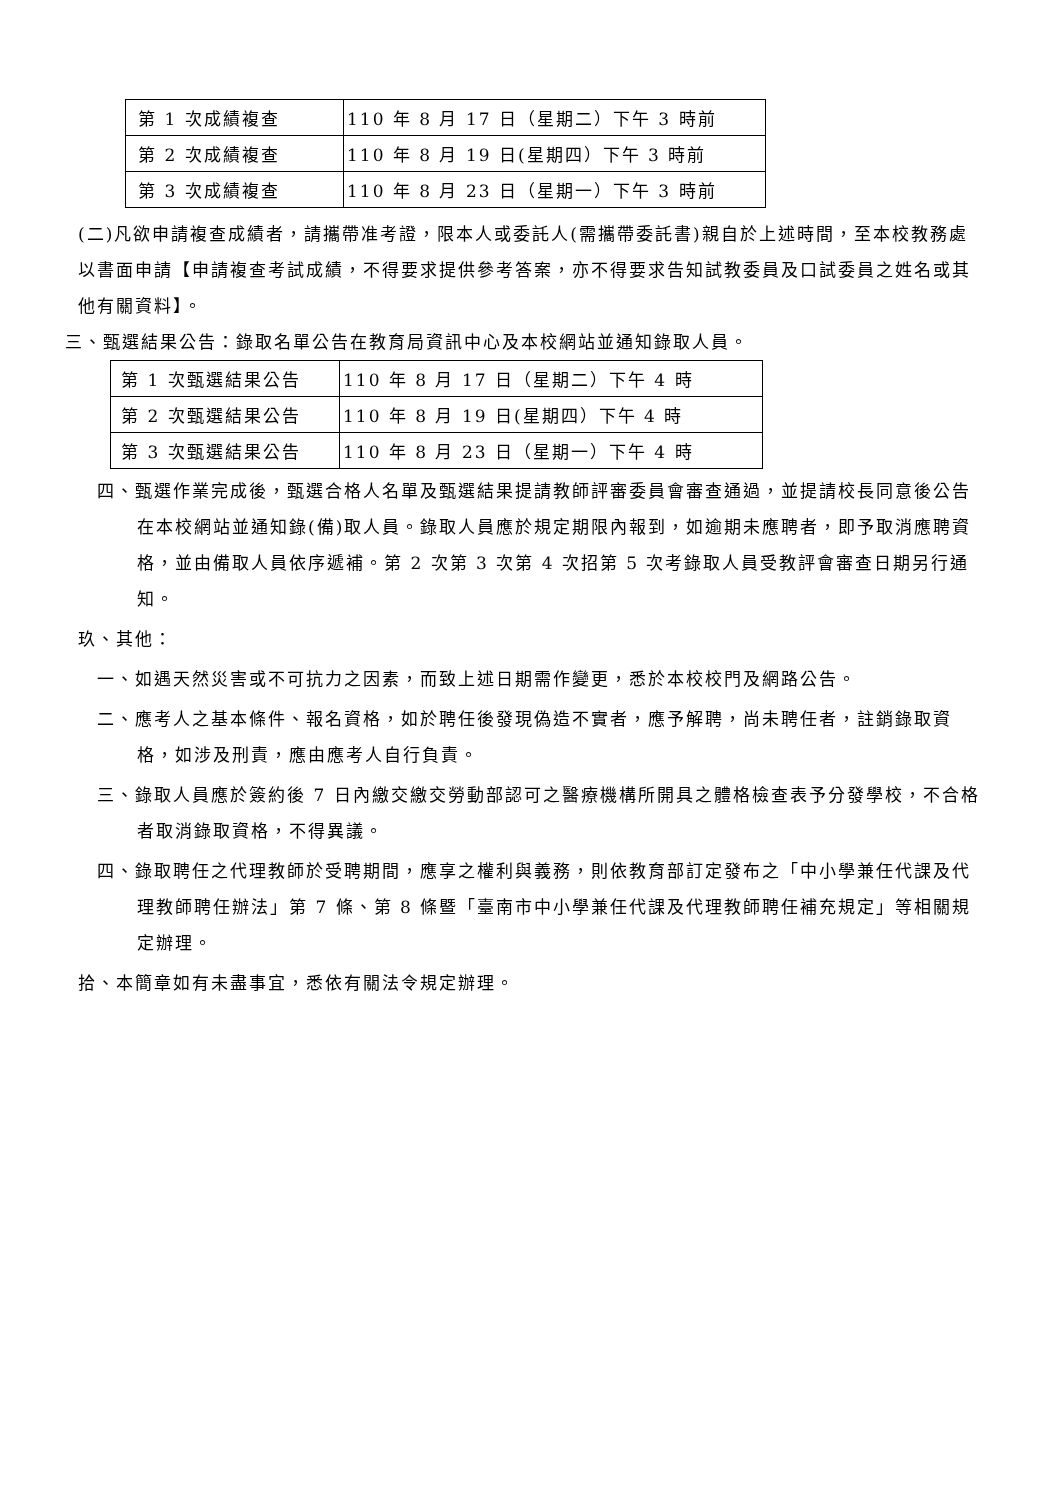| 第 1 次成績複查 | 110 年 8 月 17 日（星期二）下午 3 時前 |
| 第 2 次成績複查 | 110 年 8 月 19 日(星期四）下午 3 時前 |
| 第 3 次成績複查 | 110 年 8 月 23 日（星期一）下午 3 時前 |
(二)凡欲申請複查成績者，請攜帶准考證，限本人或委託人(需攜帶委託書)親自於上述時間，至本校教務處以書面申請【申請複查考試成績，不得要求提供參考答案，亦不得要求告知試教委員及口試委員之姓名或其他有關資料】。
三、甄選結果公告：錄取名單公告在教育局資訊中心及本校網站並通知錄取人員。
| 第 1 次甄選結果公告 | 110 年 8 月 17 日（星期二）下午 4 時 |
| 第 2 次甄選結果公告 | 110 年 8 月 19 日(星期四）下午 4 時 |
| 第 3 次甄選結果公告 | 110 年 8 月 23 日（星期一）下午 4 時 |
四、甄選作業完成後，甄選合格人名單及甄選結果提請教師評審委員會審查通過，並提請校長同意後公告在本校網站並通知錄(備)取人員。錄取人員應於規定期限內報到，如逾期未應聘者，即予取消應聘資格，並由備取人員依序遞補。第 2 次第 3 次第 4 次招第 5 次考錄取人員受教評會審查日期另行通知。
玖、其他：
一、如遇天然災害或不可抗力之因素，而致上述日期需作變更，悉於本校校門及網路公告。
二、應考人之基本條件、報名資格，如於聘任後發現偽造不實者，應予解聘，尚未聘任者，註銷錄取資格，如涉及刑責，應由應考人自行負責。
三、錄取人員應於簽約後 7 日內繳交繳交勞動部認可之醫療機構所開具之體格檢查表予分發學校，不合格者取消錄取資格，不得異議。
四、錄取聘任之代理教師於受聘期間，應享之權利與義務，則依教育部訂定發布之「中小學兼任代課及代理教師聘任辦法」第 7 條、第 8 條暨「臺南市中小學兼任代課及代理教師聘任補充規定」等相關規定辦理。
拾、本簡章如有未盡事宜，悉依有關法令規定辦理。